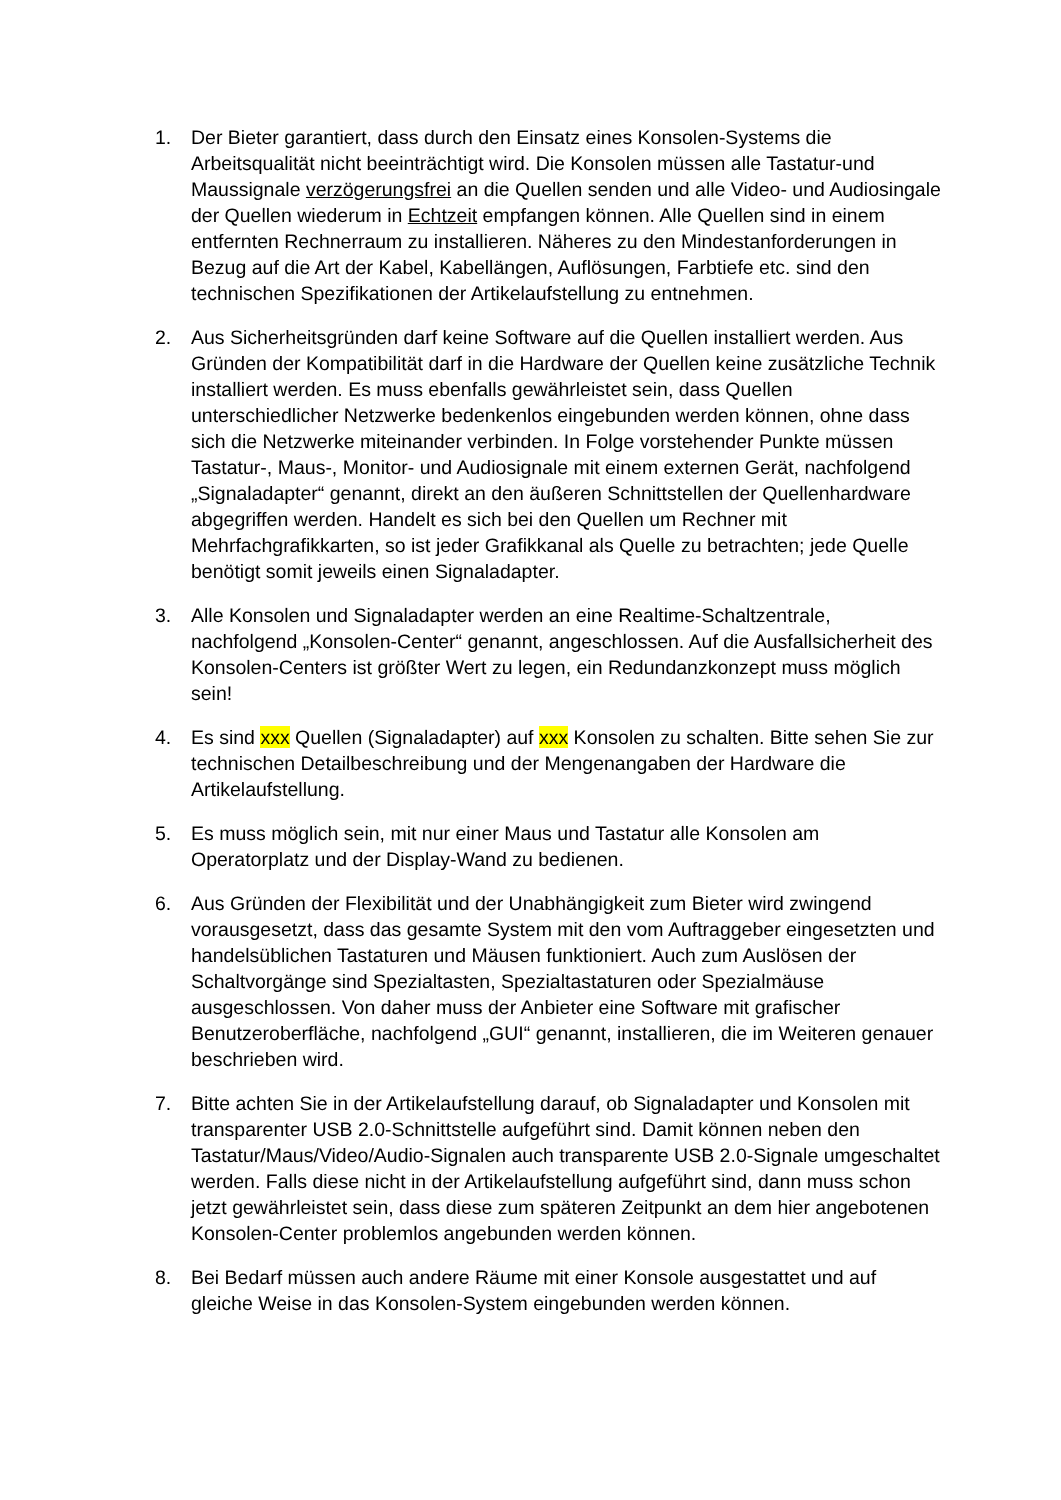1. Der Bieter garantiert, dass durch den Einsatz eines Konsolen-Systems die Arbeitsqualität nicht beeinträchtigt wird. Die Konsolen müssen alle Tastatur-und Maussignale verzögerungsfrei an die Quellen senden und alle Video- und Audiosingale der Quellen wiederum in Echtzeit empfangen können. Alle Quellen sind in einem entfernten Rechnerraum zu installieren. Näheres zu den Mindestanforderungen in Bezug auf die Art der Kabel, Kabellängen, Auflösungen, Farbtiefe etc. sind den technischen Spezifikationen der Artikelaufstellung zu entnehmen.
2. Aus Sicherheitsgründen darf keine Software auf die Quellen installiert werden. Aus Gründen der Kompatibilität darf in die Hardware der Quellen keine zusätzliche Technik installiert werden. Es muss ebenfalls gewährleistet sein, dass Quellen unterschiedlicher Netzwerke bedenkenlos eingebunden werden können, ohne dass sich die Netzwerke miteinander verbinden. In Folge vorstehender Punkte müssen Tastatur-, Maus-, Monitor- und Audiosignale mit einem externen Gerät, nachfolgend „Signaladapter“ genannt, direkt an den äußeren Schnittstellen der Quellenhardware abgegriffen werden. Handelt es sich bei den Quellen um Rechner mit Mehrfachgrafikkarten, so ist jeder Grafikkanal als Quelle zu betrachten; jede Quelle benötigt somit jeweils einen Signaladapter.
3. Alle Konsolen und Signaladapter werden an eine Realtime-Schaltzentrale, nachfolgend „Konsolen-Center“ genannt, angeschlossen. Auf die Ausfallsicherheit des Konsolen-Centers ist größter Wert zu legen, ein Redundanzkonzept muss möglich sein!
4. Es sind xxx Quellen (Signaladapter) auf xxx Konsolen zu schalten. Bitte sehen Sie zur technischen Detailbeschreibung und der Mengenangaben der Hardware die Artikelaufstellung.
5. Es muss möglich sein, mit nur einer Maus und Tastatur alle Konsolen am Operatorplatz und der Display-Wand zu bedienen.
6. Aus Gründen der Flexibilität und der Unabhängigkeit zum Bieter wird zwingend vorausgesetzt, dass das gesamte System mit den vom Auftraggeber eingesetzten und handelsüblichen Tastaturen und Mäusen funktioniert. Auch zum Auslösen der Schaltvorgänge sind Spezialtasten, Spezialtastaturen oder Spezialmäuse ausgeschlossen. Von daher muss der Anbieter eine Software mit grafischer Benutzeroberfläche, nachfolgend „GUI“ genannt, installieren, die im Weiteren genauer beschrieben wird.
7. Bitte achten Sie in der Artikelaufstellung darauf, ob Signaladapter und Konsolen mit transparenter USB 2.0-Schnittstelle aufgeführt sind. Damit können neben den Tastatur/Maus/Video/Audio-Signalen auch transparente USB 2.0-Signale umgeschaltet werden. Falls diese nicht in der Artikelaufstellung aufgeführt sind, dann muss schon jetzt gewährleistet sein, dass diese zum späteren Zeitpunkt an dem hier angebotenen Konsolen-Center problemlos angebunden werden können.
8. Bei Bedarf müssen auch andere Räume mit einer Konsole ausgestattet und auf gleiche Weise in das Konsolen-System eingebunden werden können.